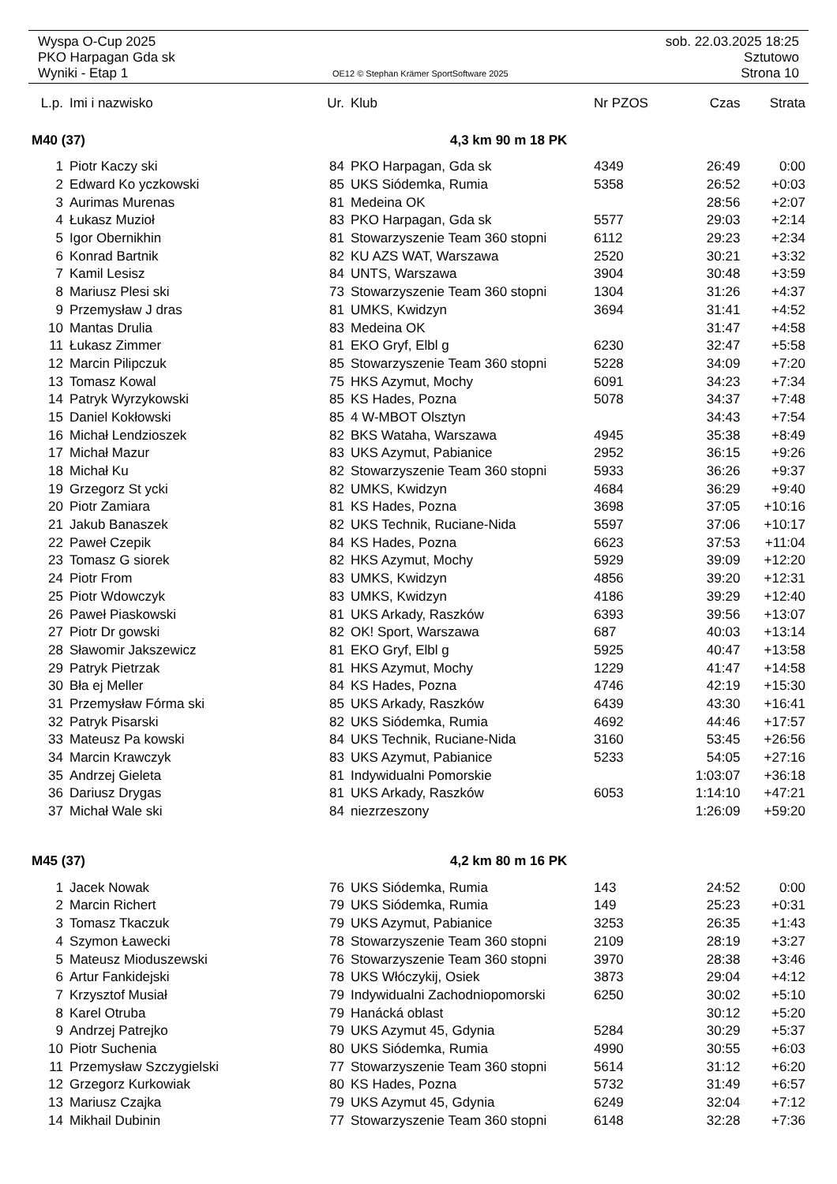Wyspa O-Cup 2025
PKO Harpagan Gda sk
Wyniki - Etap 1
OE12 © Stephan Krämer SportSoftware 2025
sob. 22.03.2025 18:25
Sztutowo
Strona 10
| L.p. | Imi i nazwisko | Ur. | Klub | Nr PZOS | Czas | Strata |
| --- | --- | --- | --- | --- | --- | --- |
| M40 (37) | | | 4,3 km 90 m 18 PK | | | |
| 1 | Piotr Kaczy ski | 84 | PKO Harpagan, Gda sk | 4349 | 26:49 | 0:00 |
| 2 | Edward Ko yczkowski | 85 | UKS Siódemka, Rumia | 5358 | 26:52 | +0:03 |
| 3 | Aurimas Murenas | 81 | Medeina OK | | 28:56 | +2:07 |
| 4 | Łukasz Muzioł | 83 | PKO Harpagan, Gda sk | 5577 | 29:03 | +2:14 |
| 5 | Igor Obernikhin | 81 | Stowarzyszenie Team 360 stopni | 6112 | 29:23 | +2:34 |
| 6 | Konrad Bartnik | 82 | KU AZS WAT, Warszawa | 2520 | 30:21 | +3:32 |
| 7 | Kamil Lesisz | 84 | UNTS, Warszawa | 3904 | 30:48 | +3:59 |
| 8 | Mariusz Plesi ski | 73 | Stowarzyszenie Team 360 stopni | 1304 | 31:26 | +4:37 |
| 9 | Przemysław J dras | 81 | UMKS, Kwidzyn | 3694 | 31:41 | +4:52 |
| 10 | Mantas Drulia | 83 | Medeina OK | | 31:47 | +4:58 |
| 11 | Łukasz Zimmer | 81 | EKO Gryf, Elbl g | 6230 | 32:47 | +5:58 |
| 12 | Marcin Pilipczuk | 85 | Stowarzyszenie Team 360 stopni | 5228 | 34:09 | +7:20 |
| 13 | Tomasz Kowal | 75 | HKS Azymut, Mochy | 6091 | 34:23 | +7:34 |
| 14 | Patryk Wyrzykowski | 85 | KS Hades, Pozna | 5078 | 34:37 | +7:48 |
| 15 | Daniel Kokłowski | 85 | 4 W-MBOT Olsztyn | | 34:43 | +7:54 |
| 16 | Michał Lendzioszek | 82 | BKS Wataha, Warszawa | 4945 | 35:38 | +8:49 |
| 17 | Michał Mazur | 83 | UKS Azymut, Pabianice | 2952 | 36:15 | +9:26 |
| 18 | Michał Ku | 82 | Stowarzyszenie Team 360 stopni | 5933 | 36:26 | +9:37 |
| 19 | Grzegorz St ycki | 82 | UMKS, Kwidzyn | 4684 | 36:29 | +9:40 |
| 20 | Piotr Zamiara | 81 | KS Hades, Pozna | 3698 | 37:05 | +10:16 |
| 21 | Jakub Banaszek | 82 | UKS Technik, Ruciane-Nida | 5597 | 37:06 | +10:17 |
| 22 | Paweł Czepik | 84 | KS Hades, Pozna | 6623 | 37:53 | +11:04 |
| 23 | Tomasz G siorek | 82 | HKS Azymut, Mochy | 5929 | 39:09 | +12:20 |
| 24 | Piotr From | 83 | UMKS, Kwidzyn | 4856 | 39:20 | +12:31 |
| 25 | Piotr Wdowczyk | 83 | UMKS, Kwidzyn | 4186 | 39:29 | +12:40 |
| 26 | Paweł Piaskowski | 81 | UKS Arkady, Raszków | 6393 | 39:56 | +13:07 |
| 27 | Piotr Dr gowski | 82 | OK! Sport, Warszawa | 687 | 40:03 | +13:14 |
| 28 | Sławomir Jakszewicz | 81 | EKO Gryf, Elbl g | 5925 | 40:47 | +13:58 |
| 29 | Patryk Pietrzak | 81 | HKS Azymut, Mochy | 1229 | 41:47 | +14:58 |
| 30 | Bła ej Meller | 84 | KS Hades, Pozna | 4746 | 42:19 | +15:30 |
| 31 | Przemysław Fórma ski | 85 | UKS Arkady, Raszków | 6439 | 43:30 | +16:41 |
| 32 | Patryk Pisarski | 82 | UKS Siódemka, Rumia | 4692 | 44:46 | +17:57 |
| 33 | Mateusz Pa kowski | 84 | UKS Technik, Ruciane-Nida | 3160 | 53:45 | +26:56 |
| 34 | Marcin Krawczyk | 83 | UKS Azymut, Pabianice | 5233 | 54:05 | +27:16 |
| 35 | Andrzej Gieleta | 81 | Indywidualni Pomorskie | | 1:03:07 | +36:18 |
| 36 | Dariusz Drygas | 81 | UKS Arkady, Raszków | 6053 | 1:14:10 | +47:21 |
| 37 | Michał Wale ski | 84 | niezrzeszony | | 1:26:09 | +59:20 |
| M45 (37) | | | 4,2 km 80 m 16 PK | | | |
| 1 | Jacek Nowak | 76 | UKS Siódemka, Rumia | 143 | 24:52 | 0:00 |
| 2 | Marcin Richert | 79 | UKS Siódemka, Rumia | 149 | 25:23 | +0:31 |
| 3 | Tomasz Tkaczuk | 79 | UKS Azymut, Pabianice | 3253 | 26:35 | +1:43 |
| 4 | Szymon Ławecki | 78 | Stowarzyszenie Team 360 stopni | 2109 | 28:19 | +3:27 |
| 5 | Mateusz Mioduszewski | 76 | Stowarzyszenie Team 360 stopni | 3970 | 28:38 | +3:46 |
| 6 | Artur Fankidejski | 78 | UKS Włóczykij, Osiek | 3873 | 29:04 | +4:12 |
| 7 | Krzysztof Musiał | 79 | Indywidualni Zachodniopomorski | 6250 | 30:02 | +5:10 |
| 8 | Karel Otruba | 79 | Hanácká oblast | | 30:12 | +5:20 |
| 9 | Andrzej Patrejko | 79 | UKS Azymut 45, Gdynia | 5284 | 30:29 | +5:37 |
| 10 | Piotr Suchenia | 80 | UKS Siódemka, Rumia | 4990 | 30:55 | +6:03 |
| 11 | Przemysław Szczygielski | 77 | Stowarzyszenie Team 360 stopni | 5614 | 31:12 | +6:20 |
| 12 | Grzegorz Kurkowiak | 80 | KS Hades, Pozna | 5732 | 31:49 | +6:57 |
| 13 | Mariusz Czajka | 79 | UKS Azymut 45, Gdynia | 6249 | 32:04 | +7:12 |
| 14 | Mikhail Dubinin | 77 | Stowarzyszenie Team 360 stopni | 6148 | 32:28 | +7:36 |